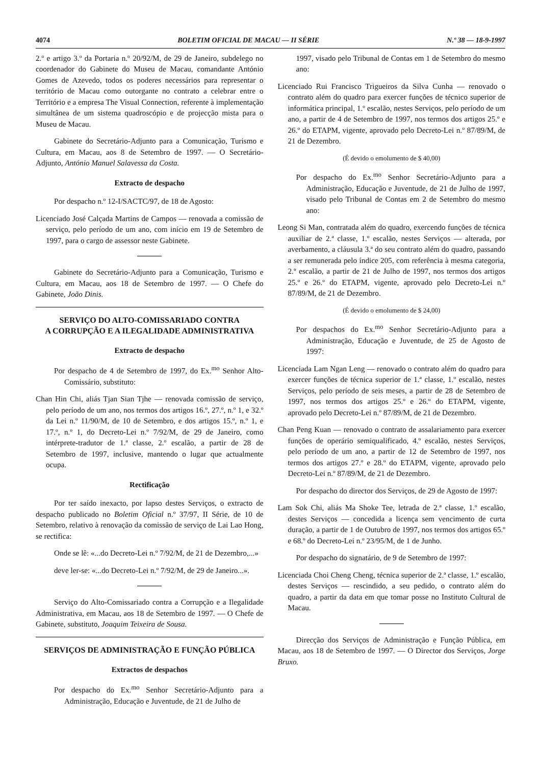4074 BOLETIM OFICIAL DE MACAU — II SÉRIE N.º 38 — 18-9-1997
2.º e artigo 3.º da Portaria n.º 20/92/M, de 29 de Janeiro, subdelego no coordenador do Gabinete do Museu de Macau, comandante António Gomes de Azevedo, todos os poderes necessários para representar o território de Macau como outorgante no contrato a celebrar entre o Território e a empresa The Visual Connection, referente à implementação simultânea de um sistema quadroscópio e de projecção mista para o Museu de Macau.
Gabinete do Secretário-Adjunto para a Comunicação, Turismo e Cultura, em Macau, aos 8 de Setembro de 1997. — O Secretário-Adjunto, António Manuel Salavessa da Costa.
Extracto de despacho
Por despacho n.º 12-I/SACTC/97, de 18 de Agosto:
Licenciado José Calçada Martins de Campos — renovada a comissão de serviço, pelo período de um ano, com início em 19 de Setembro de 1997, para o cargo de assessor neste Gabinete.
Gabinete do Secretário-Adjunto para a Comunicação, Turismo e Cultura, em Macau, aos 18 de Setembro de 1997. — O Chefe do Gabinete, João Dinis.
SERVIÇO DO ALTO-COMISSARIADO CONTRA
A CORRUPÇÃO E A ILEGALIDADE ADMINISTRATIVA
Extracto de despacho
Por despacho de 4 de Setembro de 1997, do Ex.<sup>mo</sup> Senhor Alto-Comissário, substituto:
Chan Hin Chi, aliás Tjan Sian Tjhe — renovada comissão de serviço, pelo período de um ano, nos termos dos artigos 16.º, 27.º, n.º 1, e 32.º da Lei n.º 11/90/M, de 10 de Setembro, e dos artigos 15.º, n.º 1, e 17.º, n.º 1, do Decreto-Lei n.º 7/92/M, de 29 de Janeiro, como intérprete-tradutor de 1.ª classe, 2.º escalão, a partir de 28 de Setembro de 1997, inclusive, mantendo o lugar que actualmente ocupa.
Rectificação
Por ter saído inexacto, por lapso destes Serviços, o extracto de despacho publicado no Boletim Oficial n.º 37/97, II Série, de 10 de Setembro, relativo à renovação da comissão de serviço de Lai Lao Hong, se rectifica:
Onde se lê: «...do Decreto-Lei n.º 7/92/M, de 21 de Dezembro,...»
deve ler-se: «...do Decreto-Lei n.º 7/92/M, de 29 de Janeiro...».
Serviço do Alto-Comissariado contra a Corrupção e a Ilegalidade Administrativa, em Macau, aos 18 de Setembro de 1997. — O Chefe de Gabinete, substituto, Joaquim Teixeira de Sousa.
SERVIÇOS DE ADMINISTRAÇÃO E FUNÇÃO PÚBLICA
Extractos de despachos
Por despacho do Ex.<sup>mo</sup> Senhor Secretário-Adjunto para a Administração, Educação e Juventude, de 21 de Julho de
1997, visado pelo Tribunal de Contas em 1 de Setembro do mesmo ano:
Licenciado Rui Francisco Trigueiros da Silva Cunha — renovado o contrato além do quadro para exercer funções de técnico superior de informática principal, 1.º escalão, nestes Serviços, pelo período de um ano, a partir de 4 de Setembro de 1997, nos termos dos artigos 25.º e 26.º do ETAPM, vigente, aprovado pelo Decreto-Lei n.º 87/89/M, de 21 de Dezembro.
(É devido o emolumento de $ 40,00)
Por despacho do Ex.<sup>mo</sup> Senhor Secretário-Adjunto para a Administração, Educação e Juventude, de 21 de Julho de 1997, visado pelo Tribunal de Contas em 2 de Setembro do mesmo ano:
Leong Si Man, contratada além do quadro, exercendo funções de técnica auxiliar de 2.ª classe, 1.º escalão, nestes Serviços — alterada, por averbamento, a cláusula 3.ª do seu contrato além do quadro, passando a ser remunerada pelo índice 205, com referência à mesma categoria, 2.º escalão, a partir de 21 de Julho de 1997, nos termos dos artigos 25.º e 26.º do ETAPM, vigente, aprovado pelo Decreto-Lei n.º 87/89/M, de 21 de Dezembro.
(É devido o emolumento de $ 24,00)
Por despachos do Ex.<sup>mo</sup> Senhor Secretário-Adjunto para a Administração, Educação e Juventude, de 25 de Agosto de 1997:
Licenciada Lam Ngan Leng — renovado o contrato além do quadro para exercer funções de técnica superior de 1.ª classe, 1.º escalão, nestes Serviços, pelo período de seis meses, a partir de 28 de Setembro de 1997, nos termos dos artigos 25.º e 26.º do ETAPM, vigente, aprovado pelo Decreto-Lei n.º 87/89/M, de 21 de Dezembro.
Chan Peng Kuan — renovado o contrato de assalariamento para exercer funções de operário semiqualificado, 4.º escalão, nestes Serviços, pelo período de um ano, a partir de 12 de Setembro de 1997, nos termos dos artigos 27.º e 28.º do ETAPM, vigente, aprovado pelo Decreto-Lei n.º 87/89/M, de 21 de Dezembro.
Por despacho do director dos Serviços, de 29 de Agosto de 1997:
Lam Sok Chi, aliás Ma Shoke Tee, letrada de 2.ª classe, 1.º escalão, destes Serviços — concedida a licença sem vencimento de curta duração, a partir de 1 de Outubro de 1997, nos termos dos artigos 65.º e 68.º do Decreto-Lei n.º 23/95/M, de 1 de Junho.
Por despacho do signatário, de 9 de Setembro de 1997:
Licenciada Choi Cheng Cheng, técnica superior de 2.ª classe, 1.º escalão, destes Serviços — rescindido, a seu pedido, o contrato além do quadro, a partir da data em que tomar posse no Instituto Cultural de Macau.
Direcção dos Serviços de Administração e Função Pública, em Macau, aos 18 de Setembro de 1997. — O Director dos Serviços, Jorge Bruxo.